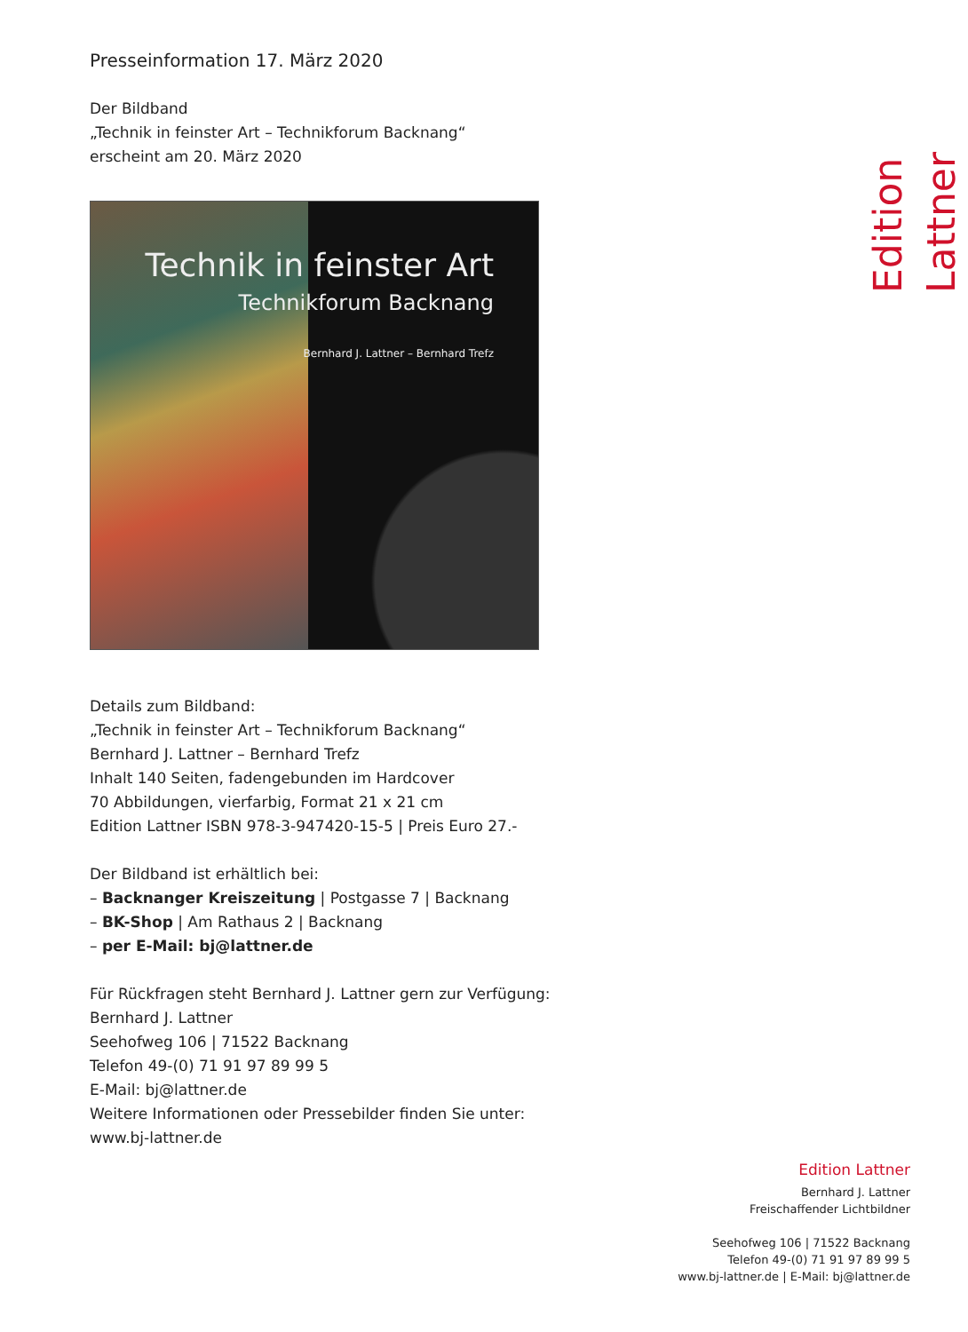Edition Lattner
Presseinformation 17. März 2020
Der Bildband
„Technik in feinster Art – Technikforum Backnang“
erscheint am 20. März 2020
Technik in feinster Art
Technikforum Backnang
Bernhard J. Lattner – Bernhard Trefz
Details zum Bildband:
„Technik in feinster Art – Technikforum Backnang“
Bernhard J. Lattner – Bernhard Trefz
Inhalt 140 Seiten, fadengebunden im Hardcover
70 Abbildungen, vierfarbig, Format 21 x 21 cm
Edition Lattner ISBN 978-3-947420-15-5 | Preis Euro 27.-
Der Bildband ist erhältlich bei:
– Backnanger Kreiszeitung | Postgasse 7 | Backnang
– BK-Shop | Am Rathaus 2 | Backnang
– per E-Mail: bj@lattner.de
Für Rückfragen steht Bernhard J. Lattner gern zur Verfügung:
Bernhard J. Lattner
Seehofweg 106 | 71522 Backnang
Telefon 49-(0) 71 91 97 89 99 5
E-Mail: bj@lattner.de
Weitere Informationen oder Pressebilder finden Sie unter:
www.bj-lattner.de
Edition Lattner
Bernhard J. Lattner
Freischaffender Lichtbildner
Seehofweg 106 | 71522 Backnang
Telefon 49-(0) 71 91 97 89 99 5
www.bj-lattner.de | E-Mail: bj@lattner.de